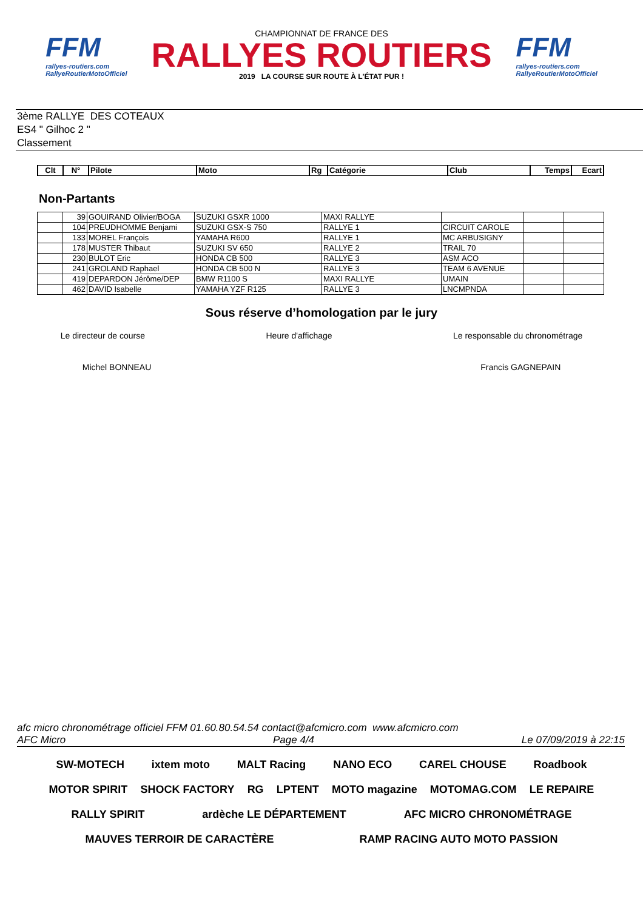FFM
rallyes-routiers.com
RallyeRoutierMotoOfficiel
CHAMPIONNAT DE FRANCE DES
RALLYES ROUTIERS
2019 LA COURSE SUR ROUTE À L'ÉTAT PUR !
FFM
rallyes-routiers.com
RallyeRoutierMotoOfficiel
3ème RALLYE DES COTEAUX
ES4 " Gilhoc 2 "
Classement
| Clt | N° | Pilote | Moto | Rg | Catégorie | Club | Temps | Ecart |
| --- | --- | --- | --- | --- | --- | --- | --- | --- |
Non-Partants
| | 39 | GOUIRAND Olivier/BOGA | SUZUKI GSXR 1000 | MAXI RALLYE | | | |
| | 104 | PREUDHOMME Benjami | SUZUKI GSX-S 750 | RALLYE 1 | CIRCUIT CAROLE | | |
| | 133 | MOREL François | YAMAHA R600 | RALLYE 1 | MC ARBUSIGNY | | |
| | 178 | MUSTER Thibaut | SUZUKI SV 650 | RALLYE 2 | TRAIL 70 | | |
| | 230 | BULOT Eric | HONDA CB 500 | RALLYE 3 | ASM ACO | | |
| | 241 | GROLAND Raphael | HONDA CB 500 N | RALLYE 3 | TEAM 6 AVENUE | | |
| | 419 | DEPARDON Jérôme/DEP | BMW R1100 S | MAXI RALLYE | UMAIN | | |
| | 462 | DAVID Isabelle | YAMAHA YZF R125 | RALLYE 3 | LNCMPNDA | | |
Sous réserve d’homologation par le jury
Le directeur de course Heure d'affichage Le responsable du chronométrage
Michel BONNEAU Francis GAGNEPAIN
afc micro chronométrage officiel FFM 01.60.80.54.54 contact@afcmicro.com www.afcmicro.com
AFC Micro Page 4/4 Le 07/09/2019 à 22:15
SW-MOTECH ixtem moto MALT Racing NANO ECO CAREL CHOUSE Roadbook MOTOR SPIRIT SHOCK FACTORY RG LPTENT MOTO magazine MOTOMAG.COM LE REPAIRE RALLY SPIRIT ardèche LE DÉPARTEMENT AFC MICRO CHRONOMÉTRAGE MAUVES TERROIR DE CARACTÈRE RAMP RACING AUTO MOTO PASSION